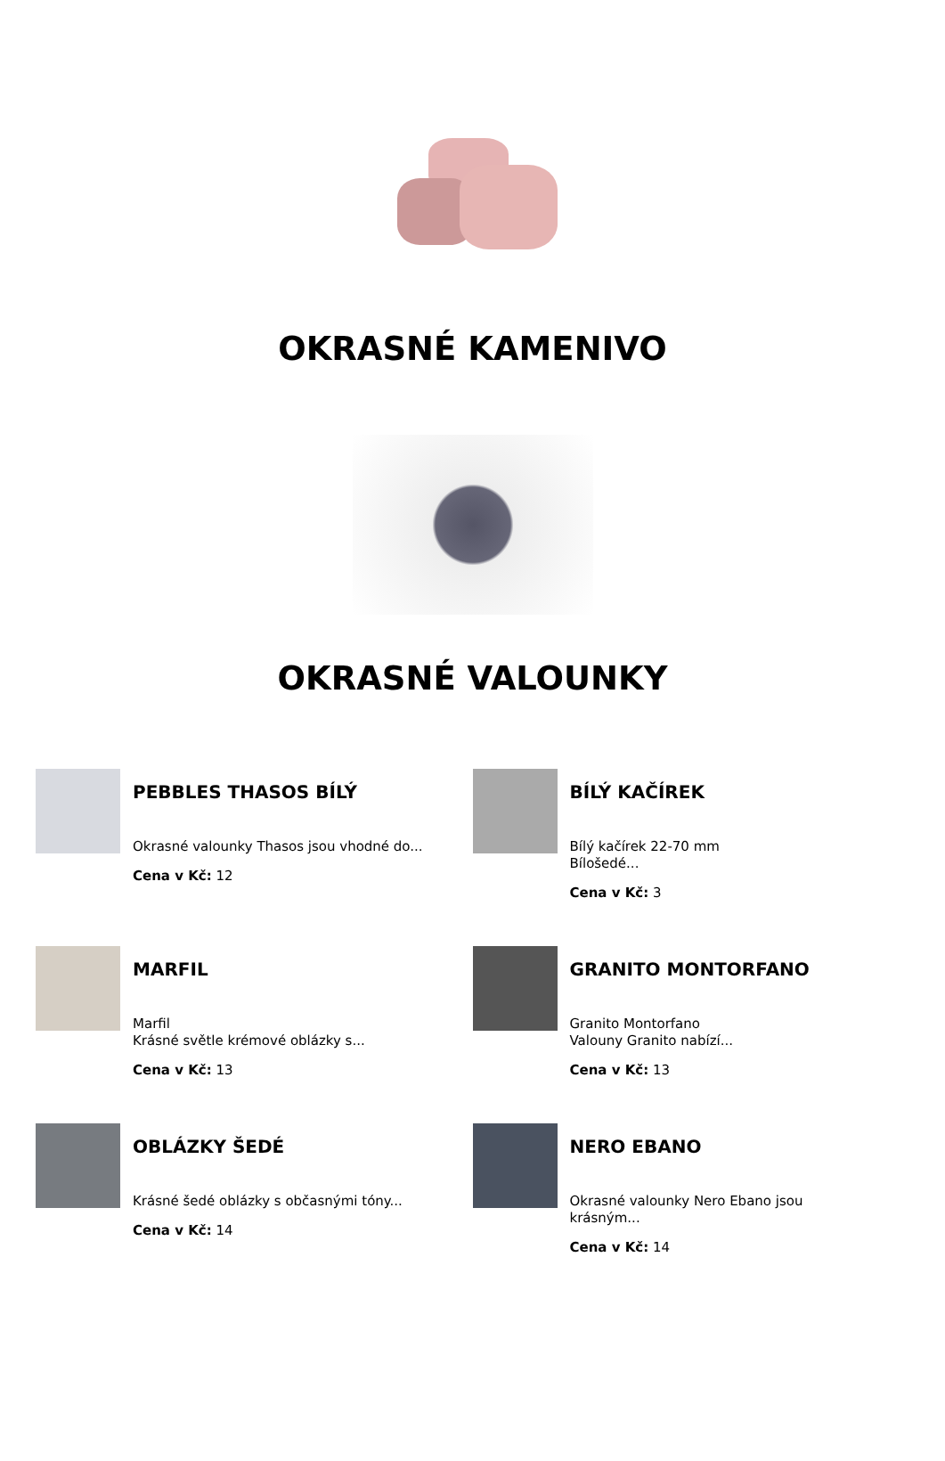OKRASNÉ KAMENIVO
OKRASNÉ VALOUNKY
PEBBLES THASOS BÍLÝ
Okrasné valounky Thasos jsou vhodné do...
Cena v Kč: 12
BÍLÝ KAČÍREK
Bílý kačírek 22-70 mm
Bílošedé...
Cena v Kč: 3
MARFIL
Marfil
Krásné světle krémové oblázky s...
Cena v Kč: 13
GRANITO MONTORFANO
Granito Montorfano
Valouny Granito nabízí...
Cena v Kč: 13
OBLÁZKY ŠEDÉ
Krásné šedé oblázky s občasnými tóny...
Cena v Kč: 14
NERO EBANO
Okrasné valounky Nero Ebano jsou
krásným...
Cena v Kč: 14